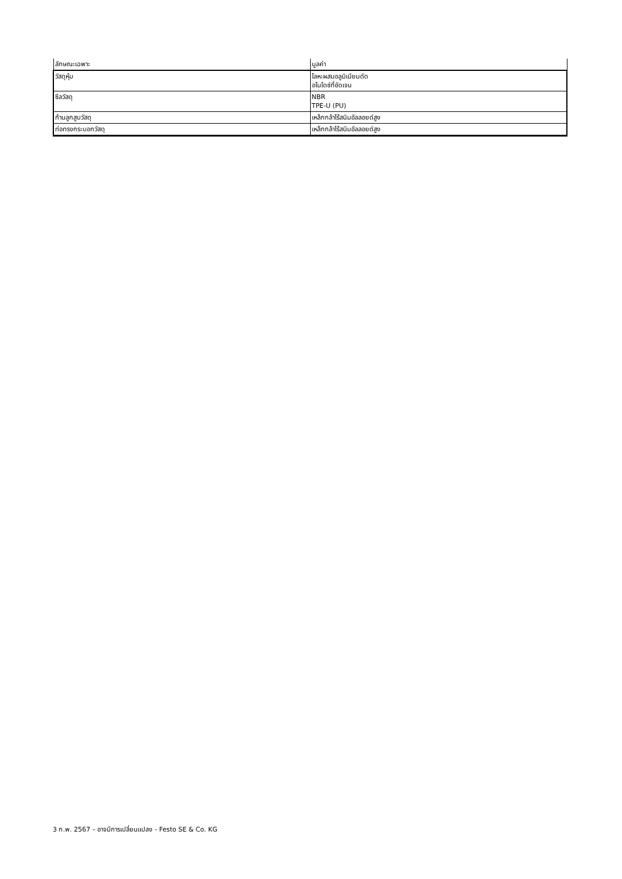| ลักษณะเฉพาะ | มูลค่า |
| --- | --- |
| วัสดุหุ้ม | โลหะผสมอลูมิเนียมดัด อโนไดซ์ที่ชัดเจน |
| ซีลวัสดุ | NBR TPE-U (PU) |
| ก้านลูกสูบวัสดุ | เหล็กกล้าไร้สนิมอัลลอยด์สูง |
| ท่อทรงกระบอกวัสดุ | เหล็กกล้าไร้สนิมอัลลอยด์สูง |
3 ก.พ. 2567 – อาจมีการเปลี่ยนแปลง - Festo SE & Co. KG